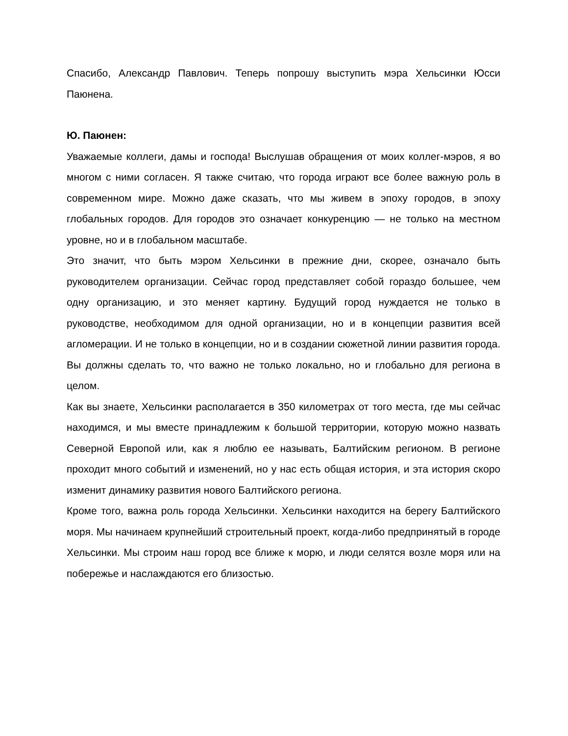Спасибо, Александр Павлович. Теперь попрошу выступить мэра Хельсинки Юсси Паюнена.
Ю. Паюнен:
Уважаемые коллеги, дамы и господа! Выслушав обращения от моих коллег-мэров, я во многом с ними согласен. Я также считаю, что города играют все более важную роль в современном мире. Можно даже сказать, что мы живем в эпоху городов, в эпоху глобальных городов. Для городов это означает конкуренцию — не только на местном уровне, но и в глобальном масштабе.
Это значит, что быть мэром Хельсинки в прежние дни, скорее, означало быть руководителем организации. Сейчас город представляет собой гораздо большее, чем одну организацию, и это меняет картину. Будущий город нуждается не только в руководстве, необходимом для одной организации, но и в концепции развития всей агломерации. И не только в концепции, но и в создании сюжетной линии развития города. Вы должны сделать то, что важно не только локально, но и глобально для региона в целом.
Как вы знаете, Хельсинки располагается в 350 километрах от того места, где мы сейчас находимся, и мы вместе принадлежим к большой территории, которую можно назвать Северной Европой или, как я люблю ее называть, Балтийским регионом. В регионе проходит много событий и изменений, но у нас есть общая история, и эта история скоро изменит динамику развития нового Балтийского региона.
Кроме того, важна роль города Хельсинки. Хельсинки находится на берегу Балтийского моря. Мы начинаем крупнейший строительный проект, когда-либо предпринятый в городе Хельсинки. Мы строим наш город все ближе к морю, и люди селятся возле моря или на побережье и наслаждаются его близостью.